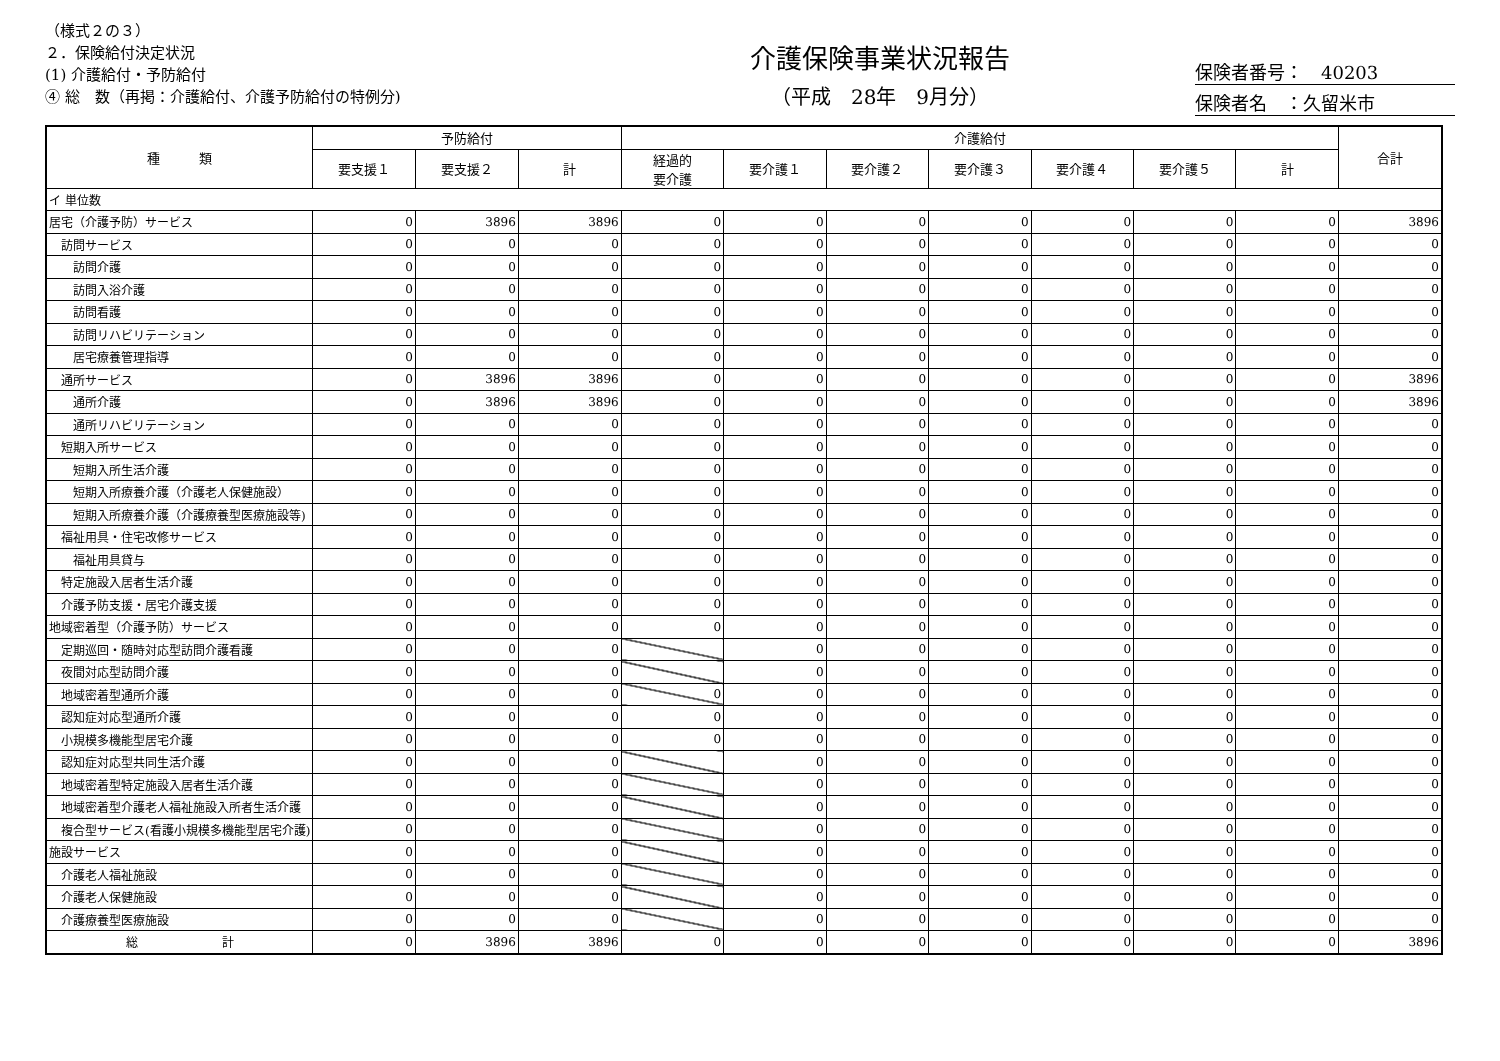（様式２の３）
２．保険給付決定状況
(1) 介護給付・予防給付
④ 総　数（再掲：介護給付、介護予防給付の特例分)
介護保険事業状況報告
（平成　28年　9月分）
保険者番号：　40203
保険者名　：久留米市
| 種 類 | 予防給付 | | | 介護給付 | | | | | | | 合計 |
| --- | --- | --- | --- | --- | --- | --- | --- | --- | --- | --- | --- |
| | 要支援１ | 要支援２ | 計 | 経過的 要介護 | 要介護１ | 要介護２ | 要介護３ | 要介護４ | 要介護５ | 計 | |
| イ 単位数 | | | | | | | | | | | |
| 居宅（介護予防）サービス | 0 | 3896 | 3896 | 0 | 0 | 0 | 0 | 0 | 0 | 0 | 3896 |
| 訪問サービス | 0 | 0 | 0 | 0 | 0 | 0 | 0 | 0 | 0 | 0 | 0 |
| 訪問介護 | 0 | 0 | 0 | 0 | 0 | 0 | 0 | 0 | 0 | 0 | 0 |
| 訪問入浴介護 | 0 | 0 | 0 | 0 | 0 | 0 | 0 | 0 | 0 | 0 | 0 |
| 訪問看護 | 0 | 0 | 0 | 0 | 0 | 0 | 0 | 0 | 0 | 0 | 0 |
| 訪問リハビリテーション | 0 | 0 | 0 | 0 | 0 | 0 | 0 | 0 | 0 | 0 | 0 |
| 居宅療養管理指導 | 0 | 0 | 0 | 0 | 0 | 0 | 0 | 0 | 0 | 0 | 0 |
| 通所サービス | 0 | 3896 | 3896 | 0 | 0 | 0 | 0 | 0 | 0 | 0 | 3896 |
| 通所介護 | 0 | 3896 | 3896 | 0 | 0 | 0 | 0 | 0 | 0 | 0 | 3896 |
| 通所リハビリテーション | 0 | 0 | 0 | 0 | 0 | 0 | 0 | 0 | 0 | 0 | 0 |
| 短期入所サービス | 0 | 0 | 0 | 0 | 0 | 0 | 0 | 0 | 0 | 0 | 0 |
| 短期入所生活介護 | 0 | 0 | 0 | 0 | 0 | 0 | 0 | 0 | 0 | 0 | 0 |
| 短期入所療養介護（介護老人保健施設） | 0 | 0 | 0 | 0 | 0 | 0 | 0 | 0 | 0 | 0 | 0 |
| 短期入所療養介護（介護療養型医療施設等) | 0 | 0 | 0 | 0 | 0 | 0 | 0 | 0 | 0 | 0 | 0 |
| 福祉用具・住宅改修サービス | 0 | 0 | 0 | 0 | 0 | 0 | 0 | 0 | 0 | 0 | 0 |
| 福祉用具貸与 | 0 | 0 | 0 | 0 | 0 | 0 | 0 | 0 | 0 | 0 | 0 |
| 特定施設入居者生活介護 | 0 | 0 | 0 | 0 | 0 | 0 | 0 | 0 | 0 | 0 | 0 |
| 介護予防支援・居宅介護支援 | 0 | 0 | 0 | 0 | 0 | 0 | 0 | 0 | 0 | 0 | 0 |
| 地域密着型（介護予防）サービス | 0 | 0 | 0 | 0 | 0 | 0 | 0 | 0 | 0 | 0 | 0 |
| 定期巡回・随時対応型訪問介護看護 | 0 | 0 | 0 | | 0 | 0 | 0 | 0 | 0 | 0 | 0 |
| 夜間対応型訪問介護 | 0 | 0 | 0 | | 0 | 0 | 0 | 0 | 0 | 0 | 0 |
| 地域密着型通所介護 | 0 | 0 | 0 | 0 | 0 | 0 | 0 | 0 | 0 | 0 | 0 |
| 認知症対応型通所介護 | 0 | 0 | 0 | 0 | 0 | 0 | 0 | 0 | 0 | 0 | 0 |
| 小規模多機能型居宅介護 | 0 | 0 | 0 | 0 | 0 | 0 | 0 | 0 | 0 | 0 | 0 |
| 認知症対応型共同生活介護 | 0 | 0 | 0 | | 0 | 0 | 0 | 0 | 0 | 0 | 0 |
| 地域密着型特定施設入居者生活介護 | 0 | 0 | 0 | | 0 | 0 | 0 | 0 | 0 | 0 | 0 |
| 地域密着型介護老人福祉施設入所者生活介護 | 0 | 0 | 0 | | 0 | 0 | 0 | 0 | 0 | 0 | 0 |
| 複合型サービス(看護小規模多機能型居宅介護) | 0 | 0 | 0 | | 0 | 0 | 0 | 0 | 0 | 0 | 0 |
| 施設サービス | 0 | 0 | 0 | | 0 | 0 | 0 | 0 | 0 | 0 | 0 |
| 介護老人福祉施設 | 0 | 0 | 0 | | 0 | 0 | 0 | 0 | 0 | 0 | 0 |
| 介護老人保健施設 | 0 | 0 | 0 | | 0 | 0 | 0 | 0 | 0 | 0 | 0 |
| 介護療養型医療施設 | 0 | 0 | 0 | | 0 | 0 | 0 | 0 | 0 | 0 | 0 |
| 総 計 | 0 | 3896 | 3896 | 0 | 0 | 0 | 0 | 0 | 0 | 0 | 3896 |